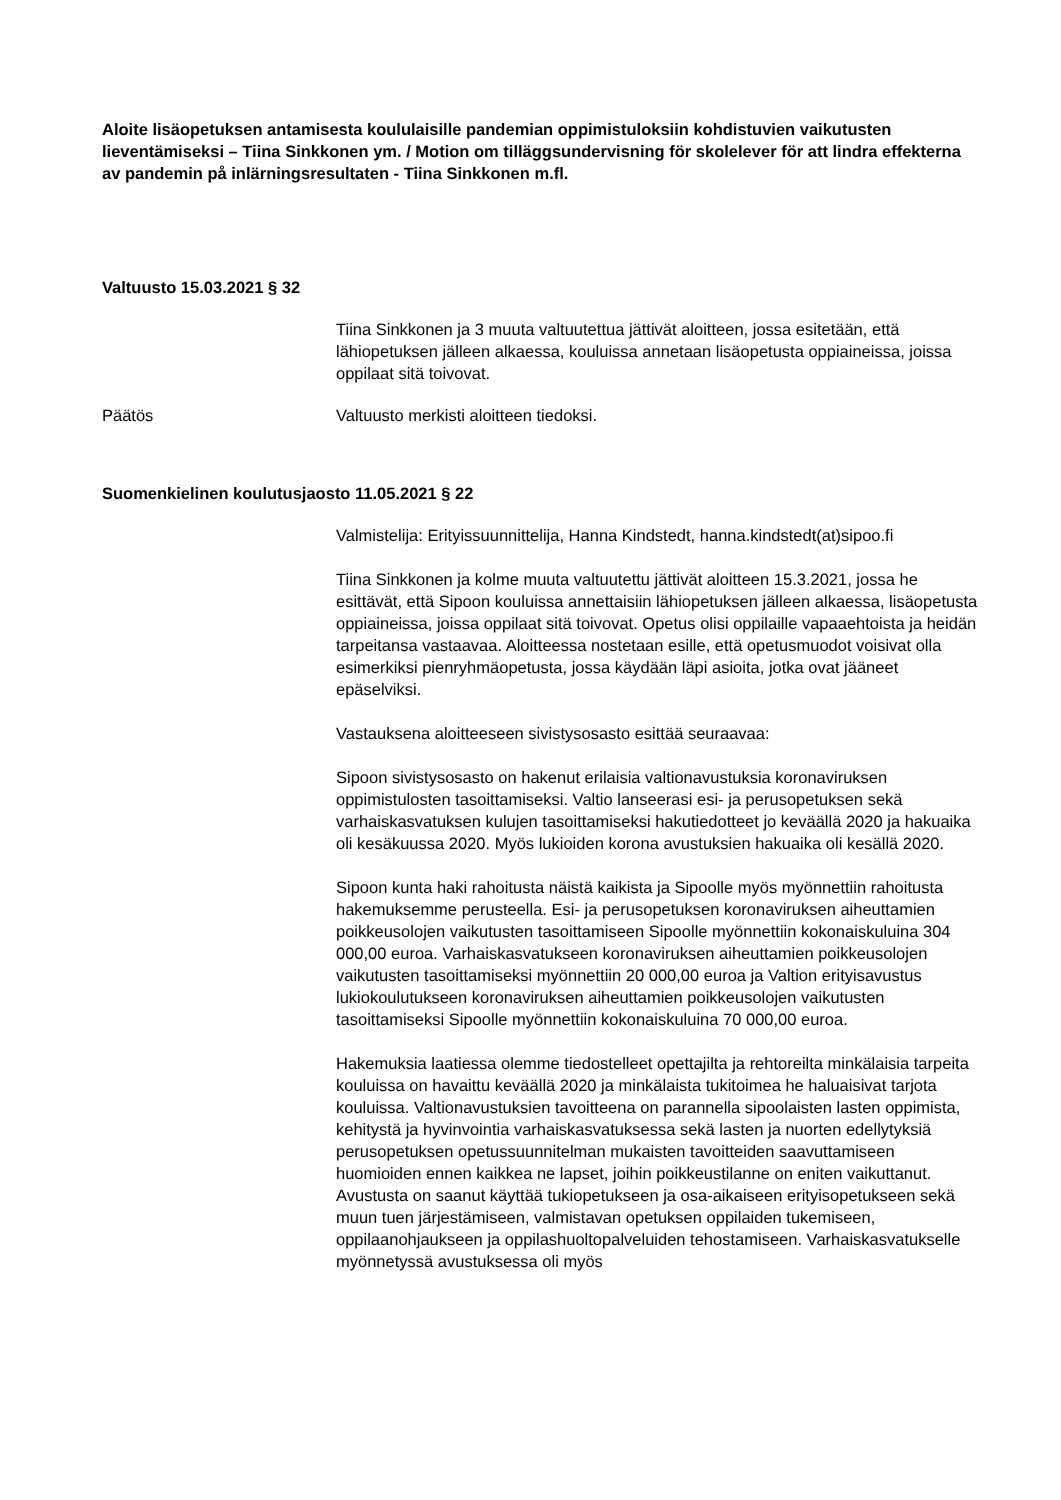Aloite lisäopetuksen antamisesta koululaisille pandemian oppimistuloksiin kohdistuvien vaikutusten lieventämiseksi – Tiina Sinkkonen ym. / Motion om tilläggsundervisning för skolelever för att lindra effekterna av pandemin på inlärningsresultaten - Tiina Sinkkonen m.fl.
Valtuusto 15.03.2021 § 32
Tiina Sinkkonen ja 3 muuta valtuutettua jättivät aloitteen, jossa esitetään, että lähiopetuksen jälleen alkaessa, kouluissa annetaan lisäopetusta oppiaineissa, joissa oppilaat sitä toivovat.
Päätös Valtuusto merkisti aloitteen tiedoksi.
Suomenkielinen koulutusjaosto 11.05.2021 § 22
Valmistelija: Erityissuunnittelija, Hanna Kindstedt, hanna.kindstedt(at)sipoo.fi
Tiina Sinkkonen ja kolme muuta valtuutettu jättivät aloitteen 15.3.2021, jossa he esittävät, että Sipoon kouluissa annettaisiin lähiopetuksen jälleen alkaessa, lisäopetusta oppiaineissa, joissa oppilaat sitä toivovat. Opetus olisi oppilaille vapaaehtoista ja heidän tarpeitansa vastaavaa. Aloitteessa nostetaan esille, että opetusmuodot voisivat olla esimerkiksi pienryhmäopetusta, jossa käydään läpi asioita, jotka ovat jääneet epäselviksi.
Vastauksena aloitteeseen sivistysosasto esittää seuraavaa:
Sipoon sivistysosasto on hakenut erilaisia valtionavustuksia koronaviruksen oppimistulosten tasoittamiseksi. Valtio lanseerasi esi- ja perusopetuksen sekä varhaiskasvatuksen kulujen tasoittamiseksi hakutiedotteet jo keväällä 2020 ja hakuaika oli kesäkuussa 2020. Myös lukioiden korona avustuksien hakuaika oli kesällä 2020.
Sipoon kunta haki rahoitusta näistä kaikista ja Sipoolle myös myönnettiin rahoitusta hakemuksemme perusteella. Esi- ja perusopetuksen koronaviruksen aiheuttamien poikkeusolojen vaikutusten tasoittamiseen Sipoolle myönnettiin kokonaiskuluina 304 000,00 euroa. Varhaiskasvatukseen koronaviruksen aiheuttamien poikkeusolojen vaikutusten tasoittamiseksi myönnettiin 20 000,00 euroa ja Valtion erityisavustus lukiokoulutukseen koronaviruksen aiheuttamien poikkeusolojen vaikutusten tasoittamiseksi Sipoolle myönnettiin kokonaiskuluina 70 000,00 euroa.
Hakemuksia laatiessa olemme tiedostelleet opettajilta ja rehtoreilta minkälaisia tarpeita kouluissa on havaittu keväällä 2020 ja minkälaista tukitoimea he haluaisivat tarjota kouluissa. Valtionavustuksien tavoitteena on parannella sipoolaisten lasten oppimista, kehitystä ja hyvinvointia varhaiskasvatuksessa sekä lasten ja nuorten edellytyksiä perusopetuksen opetussuunnitelman mukaisten tavoitteiden saavuttamiseen huomioiden ennen kaikkea ne lapset, joihin poikkeustilanne on eniten vaikuttanut. Avustusta on saanut käyttää tukiopetukseen ja osa-aikaiseen erityisopetukseen sekä muun tuen järjestämiseen, valmistavan opetuksen oppilaiden tukemiseen, oppilaanohjaukseen ja oppilashuoltopalveluiden tehostamiseen. Varhaiskasvatukselle myönnetyssä avustuksessa oli myös